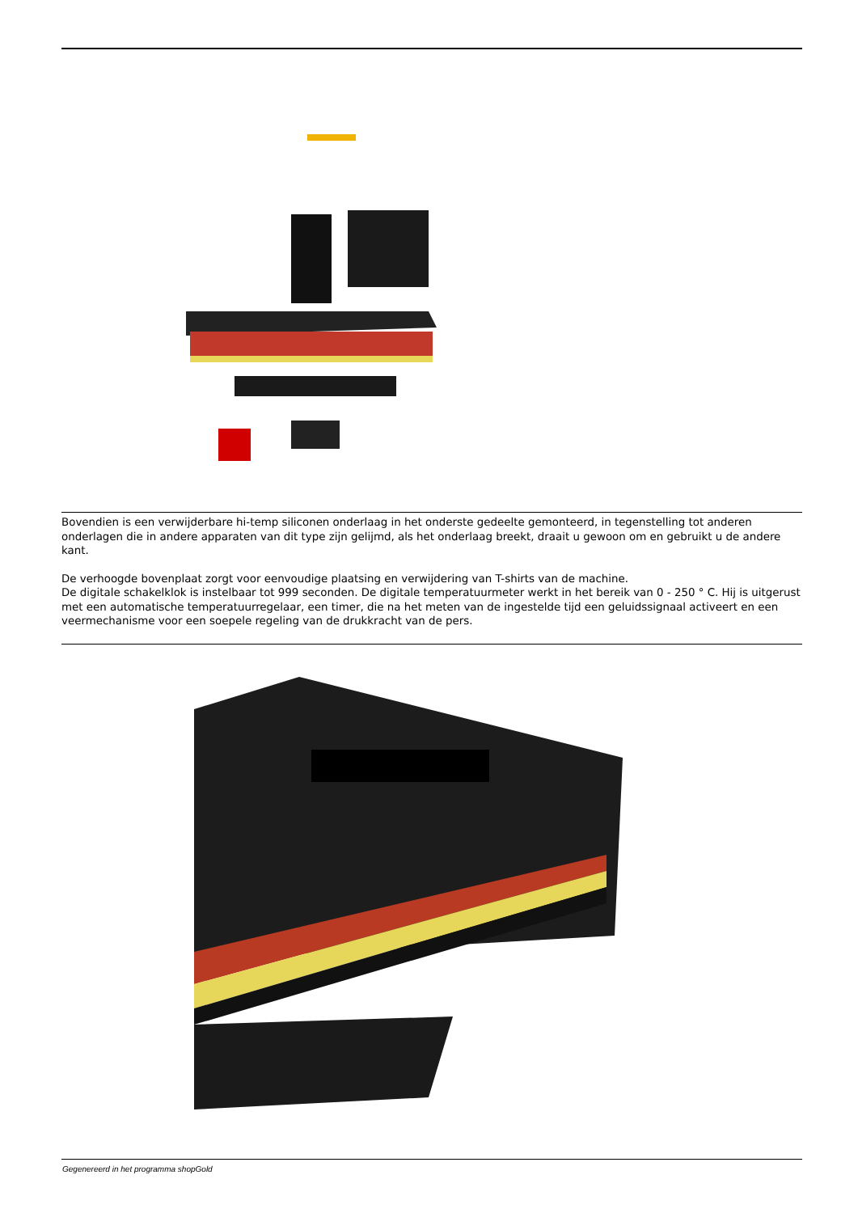Bovendien is een verwijderbare hi-temp siliconen onderlaag in het onderste gedeelte gemonteerd, in tegenstelling tot anderen onderlagen die in andere apparaten van dit type zijn gelijmd, als het onderlaag breekt, draait u gewoon om en gebruikt u de andere kant.
De verhoogde bovenplaat zorgt voor eenvoudige plaatsing en verwijdering van T-shirts van de machine.
De digitale schakelklok is instelbaar tot 999 seconden. De digitale temperatuurmeter werkt in het bereik van 0 - 250 ° C. Hij is uitgerust met een automatische temperatuurregelaar, een timer, die na het meten van de ingestelde tijd een geluidssignaal activeert en een veermechanisme voor een soepele regeling van de drukkracht van de pers.
Gegenereerd in het programma shopGold